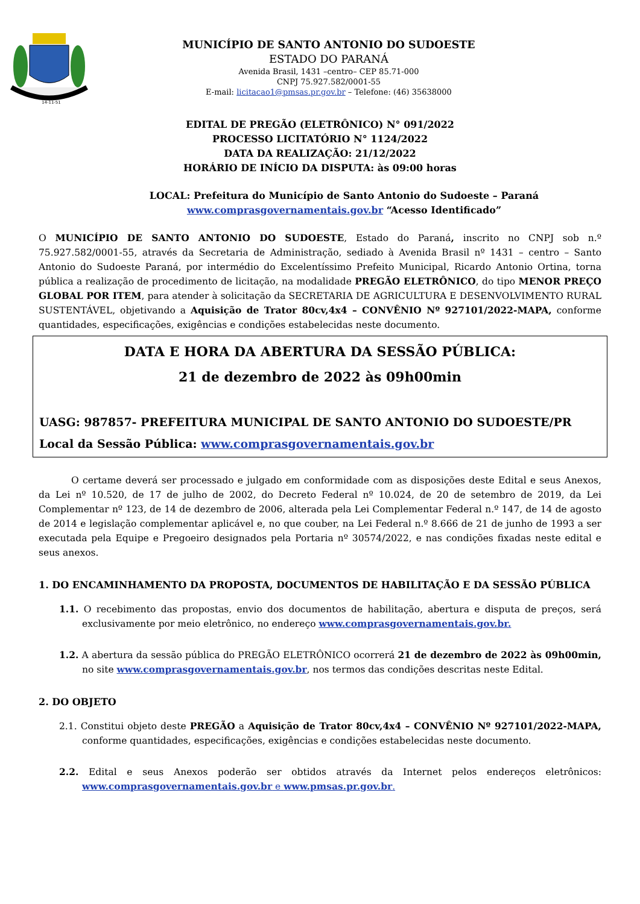14-11-51
MUNICÍPIO DE SANTO ANTONIO DO SUDOESTE
ESTADO DO PARANÁ
Avenida Brasil, 1431 –centro– CEP 85.71-000
CNPJ 75.927.582/0001-55
E-mail: licitacao1@pmsas.pr.gov.br – Telefone: (46) 35638000
EDITAL DE PREGÃO (ELETRÔNICO) N° 091/2022
PROCESSO LICITATÓRIO N° 1124/2022
DATA DA REALIZAÇÃO: 21/12/2022
HORÁRIO DE INÍCIO DA DISPUTA: às 09:00 horas
LOCAL: Prefeitura do Município de Santo Antonio do Sudoeste – Paraná
www.comprasgovernamentais.gov.br “Acesso Identificado”
O MUNICÍPIO DE SANTO ANTONIO DO SUDOESTE, Estado do Paraná, inscrito no CNPJ sob n.º 75.927.582/0001-55, através da Secretaria de Administração, sediado à Avenida Brasil nº 1431 – centro – Santo Antonio do Sudoeste Paraná, por intermédio do Excelentíssimo Prefeito Municipal, Ricardo Antonio Ortina, torna pública a realização de procedimento de licitação, na modalidade PREGÃO ELETRÔNICO, do tipo MENOR PREÇO GLOBAL POR ITEM, para atender à solicitação da SECRETARIA DE AGRICULTURA E DESENVOLVIMENTO RURAL SUSTENTÁVEL, objetivando a Aquisição de Trator 80cv,4x4 – CONVÊNIO Nº 927101/2022-MAPA, conforme quantidades, especificações, exigências e condições estabelecidas neste documento.
DATA E HORA DA ABERTURA DA SESSÃO PÚBLICA:
21 de dezembro de 2022 às 09h00min
UASG: 987857- PREFEITURA MUNICIPAL DE SANTO ANTONIO DO SUDOESTE/PR
Local da Sessão Pública: www.comprasgovernamentais.gov.br
O certame deverá ser processado e julgado em conformidade com as disposições deste Edital e seus Anexos, da Lei nº 10.520, de 17 de julho de 2002, do Decreto Federal nº 10.024, de 20 de setembro de 2019, da Lei Complementar nº 123, de 14 de dezembro de 2006, alterada pela Lei Complementar Federal n.º 147, de 14 de agosto de 2014 e legislação complementar aplicável e, no que couber, na Lei Federal n.º 8.666 de 21 de junho de 1993 a ser executada pela Equipe e Pregoeiro designados pela Portaria nº 30574/2022, e nas condições fixadas neste edital e seus anexos.
1. DO ENCAMINHAMENTO DA PROPOSTA, DOCUMENTOS DE HABILITAÇÃO E DA SESSÃO PÚBLICA
1.1. O recebimento das propostas, envio dos documentos de habilitação, abertura e disputa de preços, será exclusivamente por meio eletrônico, no endereço www.comprasgovernamentais.gov.br.
1.2. A abertura da sessão pública do PREGÃO ELETRÔNICO ocorrerá 21 de dezembro de 2022 às 09h00min, no site www.comprasgovernamentais.gov.br, nos termos das condições descritas neste Edital.
2. DO OBJETO
2.1. Constitui objeto deste PREGÃO a Aquisição de Trator 80cv,4x4 – CONVÊNIO Nº 927101/2022-MAPA, conforme quantidades, especificações, exigências e condições estabelecidas neste documento.
2.2. Edital e seus Anexos poderão ser obtidos através da Internet pelos endereços eletrônicos: www.comprasgovernamentais.gov.br e www.pmsas.pr.gov.br.